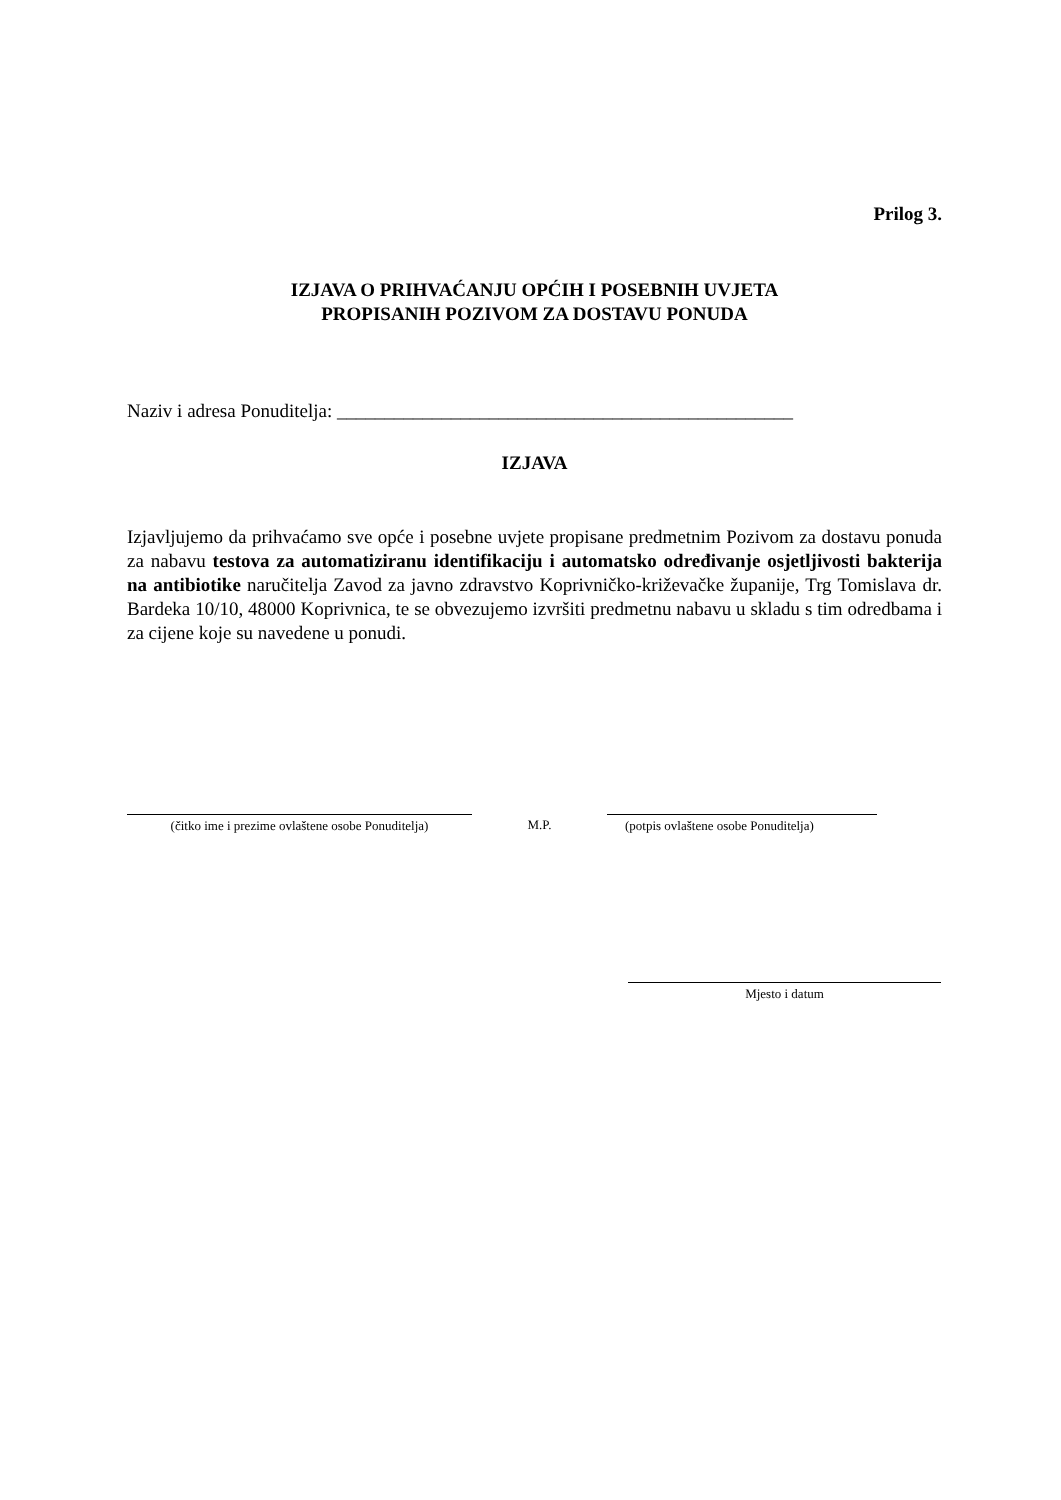Prilog 3.
IZJAVA O PRIHVAĆANJU OPĆIH I POSEBNIH UVJETA
PROPISANIH POZIVOM ZA DOSTAVU PONUDA
Naziv i adresa Ponuditelja: ________________________________________________
IZJAVA
Izjavljujemo da prihvaćamo sve opće i posebne uvjete propisane predmetnim Pozivom za dostavu ponuda za nabavu testova za automatiziranu identifikaciju i automatsko određivanje osjetljivosti bakterija na antibiotike naručitelja Zavod za javno zdravstvo Koprivničko-križevačke županije, Trg Tomislava dr. Bardeka 10/10, 48000 Koprivnica, te se obvezujemo izvršiti predmetnu nabavu u skladu s tim odredbama i za cijene koje su navedene u ponudi.
(čitko ime i prezime ovlaštene osobe Ponuditelja)
M.P.
(potpis ovlaštene osobe Ponuditelja)
Mjesto i datum